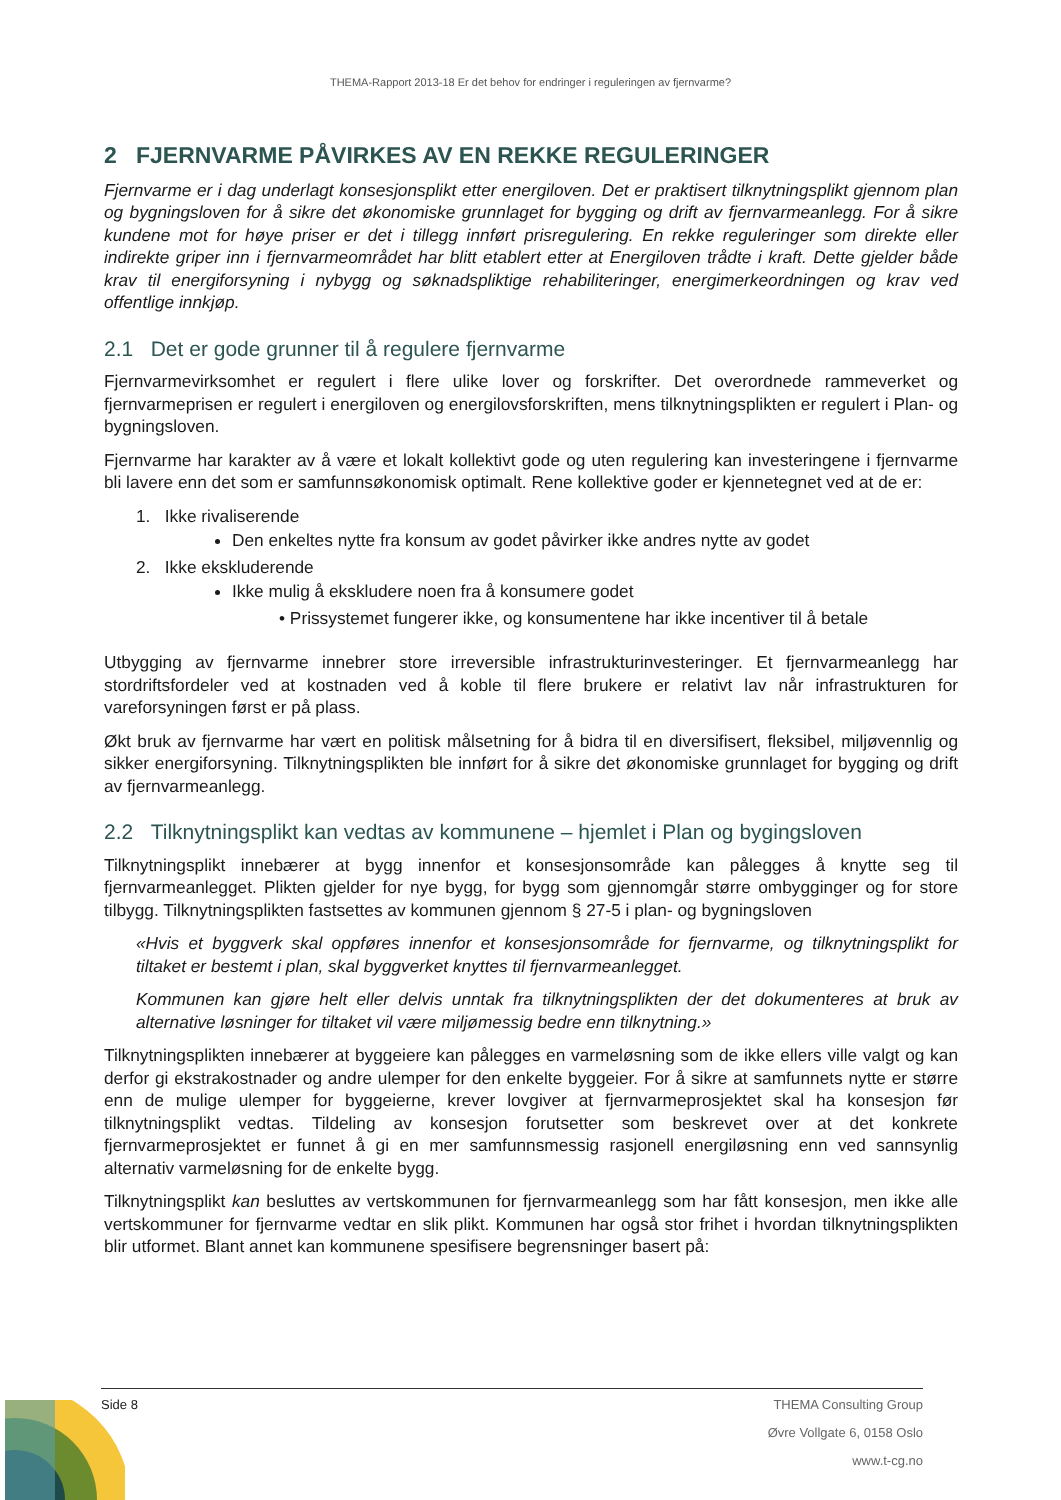THEMA-Rapport 2013-18 Er det behov for endringer i reguleringen av fjernvarme?
2 FJERNVARME PÅVIRKES AV EN REKKE REGULERINGER
Fjernvarme er i dag underlagt konsesjonsplikt etter energiloven. Det er praktisert tilknytningsplikt gjennom plan og bygningsloven for å sikre det økonomiske grunnlaget for bygging og drift av fjernvarmeanlegg. For å sikre kundene mot for høye priser er det i tillegg innført prisregulering. En rekke reguleringer som direkte eller indirekte griper inn i fjernvarmeområdet har blitt etablert etter at Energiloven trådte i kraft. Dette gjelder både krav til energiforsyning i nybygg og søknadspliktige rehabiliteringer, energimerkeordningen og krav ved offentlige innkjøp.
2.1 Det er gode grunner til å regulere fjernvarme
Fjernvarmevirksomhet er regulert i flere ulike lover og forskrifter. Det overordnede rammeverket og fjernvarmeprisen er regulert i energiloven og energilovsforskriften, mens tilknytningsplikten er regulert i Plan- og bygningsloven.
Fjernvarme har karakter av å være et lokalt kollektivt gode og uten regulering kan investeringene i fjernvarme bli lavere enn det som er samfunnsøkonomisk optimalt. Rene kollektive goder er kjennetegnet ved at de er:
1. Ikke rivaliserende
Den enkeltes nytte fra konsum av godet påvirker ikke andres nytte av godet
2. Ikke ekskluderende
Ikke mulig å ekskludere noen fra å konsumere godet
• Prissystemet fungerer ikke, og konsumentene har ikke incentiver til å betale
Utbygging av fjernvarme innebrer store irreversible infrastrukturinvesteringer. Et fjernvarmeanlegg har stordriftsfordeler ved at kostnaden ved å koble til flere brukere er relativt lav når infrastrukturen for vareforsyningen først er på plass.
Økt bruk av fjernvarme har vært en politisk målsetning for å bidra til en diversifisert, fleksibel, miljøvennlig og sikker energiforsyning. Tilknytningsplikten ble innført for å sikre det økonomiske grunnlaget for bygging og drift av fjernvarmeanlegg.
2.2 Tilknytningsplikt kan vedtas av kommunene – hjemlet i Plan og bygingsloven
Tilknytningsplikt innebærer at bygg innenfor et konsesjonsområde kan pålegges å knytte seg til fjernvarmeanlegget. Plikten gjelder for nye bygg, for bygg som gjennomgår større ombygginger og for store tilbygg. Tilknytningsplikten fastsettes av kommunen gjennom § 27-5 i plan- og bygningsloven
«Hvis et byggverk skal oppføres innenfor et konsesjonsområde for fjernvarme, og tilknytningsplikt for tiltaket er bestemt i plan, skal byggverket knyttes til fjernvarmeanlegget.
Kommunen kan gjøre helt eller delvis unntak fra tilknytningsplikten der det dokumenteres at bruk av alternative løsninger for tiltaket vil være miljømessig bedre enn tilknytning.»
Tilknytningsplikten innebærer at byggeiere kan pålegges en varmeløsning som de ikke ellers ville valgt og kan derfor gi ekstrakostnader og andre ulemper for den enkelte byggeier. For å sikre at samfunnets nytte er større enn de mulige ulemper for byggeierne, krever lovgiver at fjernvarmeprosjektet skal ha konsesjon før tilknytningsplikt vedtas. Tildeling av konsesjon forutsetter som beskrevet over at det konkrete fjernvarmeprosjektet er funnet å gi en mer samfunnsmessig rasjonell energiløsning enn ved sannsynlig alternativ varmeløsning for de enkelte bygg.
Tilknytningsplikt kan besluttes av vertskommunen for fjernvarmeanlegg som har fått konsesjon, men ikke alle vertskommuner for fjernvarme vedtar en slik plikt. Kommunen har også stor frihet i hvordan tilknytningsplikten blir utformet. Blant annet kan kommunene spesifisere begrensninger basert på:
Side 8
THEMA Consulting Group
Øvre Vollgate 6, 0158 Oslo
www.t-cg.no